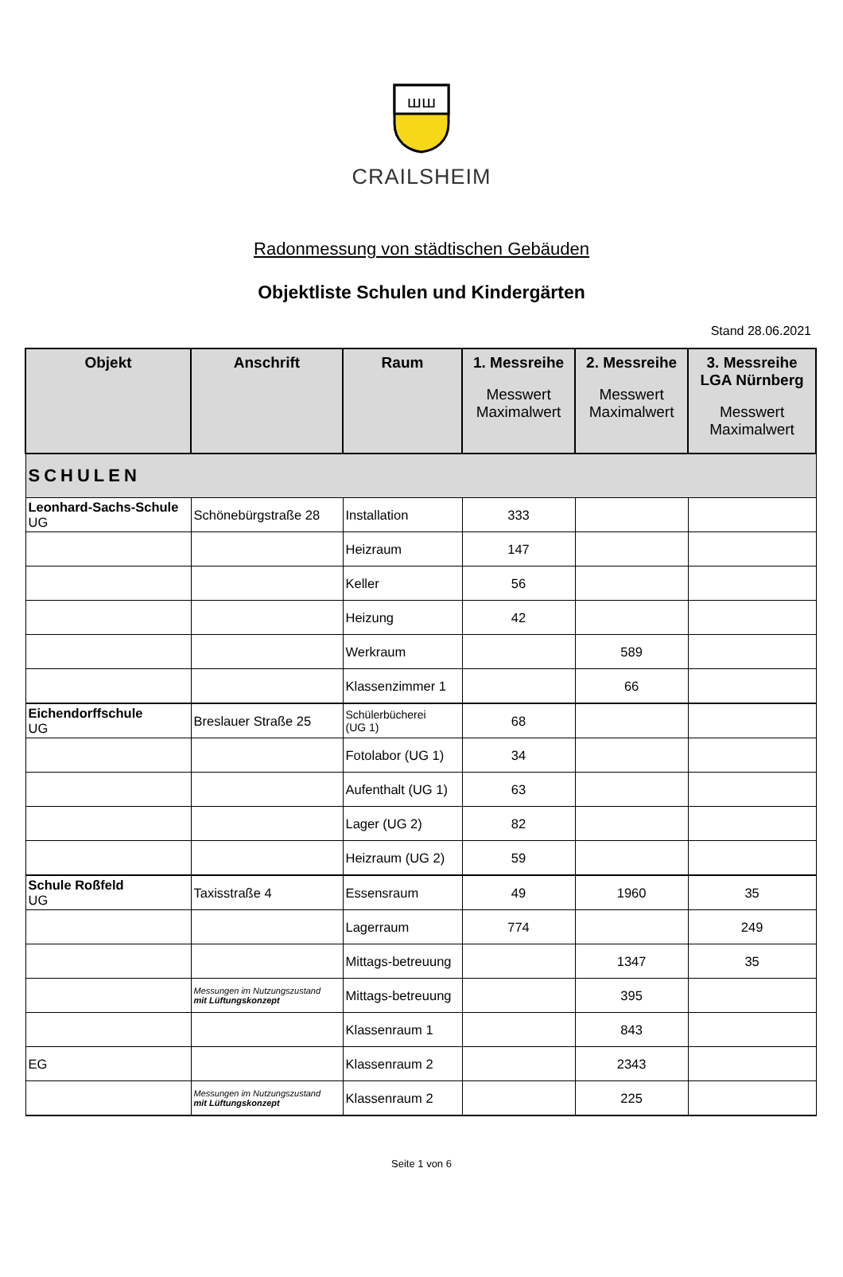ꟺꟺ
CRAILSHEIM
Radonmessung von städtischen Gebäuden
Objektliste Schulen und Kindergärten
Stand 28.06.2021
| Objekt | Anschrift | Raum | 1. Messreihe Messwert Maximalwert | 2. Messreihe Messwert Maximalwert | 3. Messreihe LGA Nürnberg Messwert Maximalwert |
| --- | --- | --- | --- | --- | --- |
| SCHULEN | | | | | |
| Leonhard-Sachs-Schule UG | Schönebürgstraße 28 | Installation | 333 | | |
| | | Heizraum | 147 | | |
| | | Keller | 56 | | |
| | | Heizung | 42 | | |
| | | Werkraum | | 589 | |
| | | Klassenzimmer 1 | | 66 | |
| Eichendorffschule UG | Breslauer Straße 25 | Schülerbücherei (UG 1) | 68 | | |
| | | Fotolabor (UG 1) | 34 | | |
| | | Aufenthalt (UG 1) | 63 | | |
| | | Lager (UG 2) | 82 | | |
| | | Heizraum (UG 2) | 59 | | |
| Schule Roßfeld UG | Taxisstraße 4 | Essensraum | 49 | 1960 | 35 |
| | | Lagerraum | 774 | | 249 |
| | | Mittags-betreuung | | 1347 | 35 |
| | Messungen im Nutzungszustand mit Lüftungskonzept | Mittags-betreuung | | 395 | |
| | | Klassenraum 1 | | 843 | |
| EG | | Klassenraum 2 | | 2343 | |
| | Messungen im Nutzungszustand mit Lüftungskonzept | Klassenraum 2 | | 225 | |
Seite 1 von 6